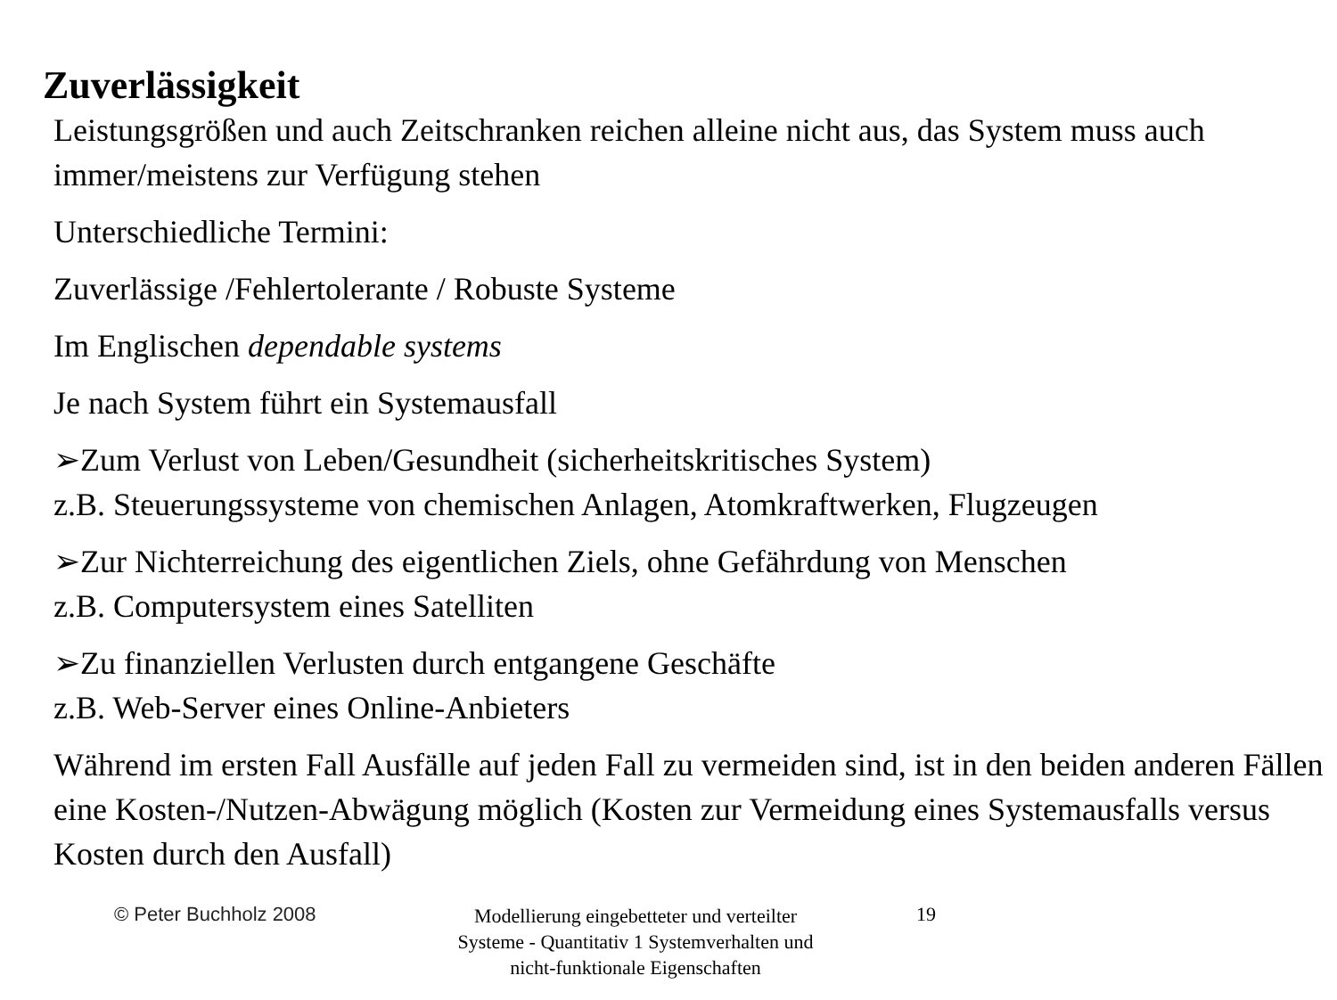Zuverlässigkeit
Leistungsgrößen und auch Zeitschranken reichen alleine nicht aus, das System muss auch immer/meistens zur Verfügung stehen
Unterschiedliche Termini:
Zuverlässige /Fehlertolerante / Robuste Systeme
Im Englischen dependable systems
Je nach System führt ein Systemausfall
➢Zum Verlust von Leben/Gesundheit (sicherheitskritisches System)
z.B. Steuerungssysteme von chemischen Anlagen, Atomkraftwerken, Flugzeugen
➢Zur Nichterreichung des eigentlichen Ziels, ohne Gefährdung von Menschen
z.B. Computersystem eines Satelliten
➢Zu finanziellen Verlusten durch entgangene Geschäfte
z.B. Web-Server eines Online-Anbieters
Während im ersten Fall Ausfälle auf jeden Fall zu vermeiden sind, ist in den beiden anderen Fällen eine Kosten-/Nutzen-Abwägung möglich (Kosten zur Vermeidung eines Systemausfalls versus Kosten durch den Ausfall)
© Peter Buchholz 2008
Modellierung eingebetteter und verteilter Systeme - Quantitativ 1 Systemverhalten und nicht-funktionale Eigenschaften
19